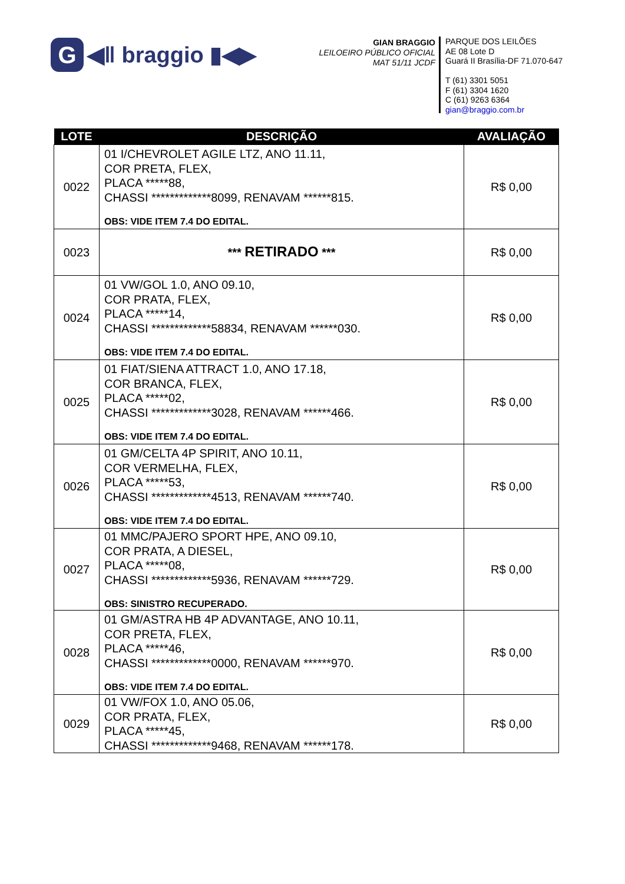G
◀ǁ braggio ▮◀▶
GIAN BRAGGIO
LEILOEIRO PÚBLICO OFICIAL
MAT 51/11 JCDF
PARQUE DOS LEILÕES
AE 08 Lote D
Guará II Brasília-DF 71.070-647
T (61) 3301 5051
F (61) 3304 1620
C (61) 9263 6364
gian@braggio.com.br
| LOTE | DESCRIÇÃO | AVALIAÇÃO |
| --- | --- | --- |
| 0022 | 01 I/CHEVROLET AGILE LTZ, ANO 11.11, COR PRETA, FLEX, PLACA *****88, CHASSI *************8099, RENAVAM ******815. OBS: VIDE ITEM 7.4 DO EDITAL. | R$ 0,00 |
| 0023 | *** RETIRADO *** | R$ 0,00 |
| 0024 | 01 VW/GOL 1.0, ANO 09.10, COR PRATA, FLEX, PLACA *****14, CHASSI *************58834, RENAVAM ******030. OBS: VIDE ITEM 7.4 DO EDITAL. | R$ 0,00 |
| 0025 | 01 FIAT/SIENA ATTRACT 1.0, ANO 17.18, COR BRANCA, FLEX, PLACA *****02, CHASSI *************3028, RENAVAM ******466. OBS: VIDE ITEM 7.4 DO EDITAL. | R$ 0,00 |
| 0026 | 01 GM/CELTA 4P SPIRIT, ANO 10.11, COR VERMELHA, FLEX, PLACA *****53, CHASSI *************4513, RENAVAM ******740. OBS: VIDE ITEM 7.4 DO EDITAL. | R$ 0,00 |
| 0027 | 01 MMC/PAJERO SPORT HPE, ANO 09.10, COR PRATA, A DIESEL, PLACA *****08, CHASSI *************5936, RENAVAM ******729. OBS: SINISTRO RECUPERADO. | R$ 0,00 |
| 0028 | 01 GM/ASTRA HB 4P ADVANTAGE, ANO 10.11, COR PRETA, FLEX, PLACA *****46, CHASSI *************0000, RENAVAM ******970. OBS: VIDE ITEM 7.4 DO EDITAL. | R$ 0,00 |
| 0029 | 01 VW/FOX 1.0, ANO 05.06, COR PRATA, FLEX, PLACA *****45, CHASSI *************9468, RENAVAM ******178. | R$ 0,00 |